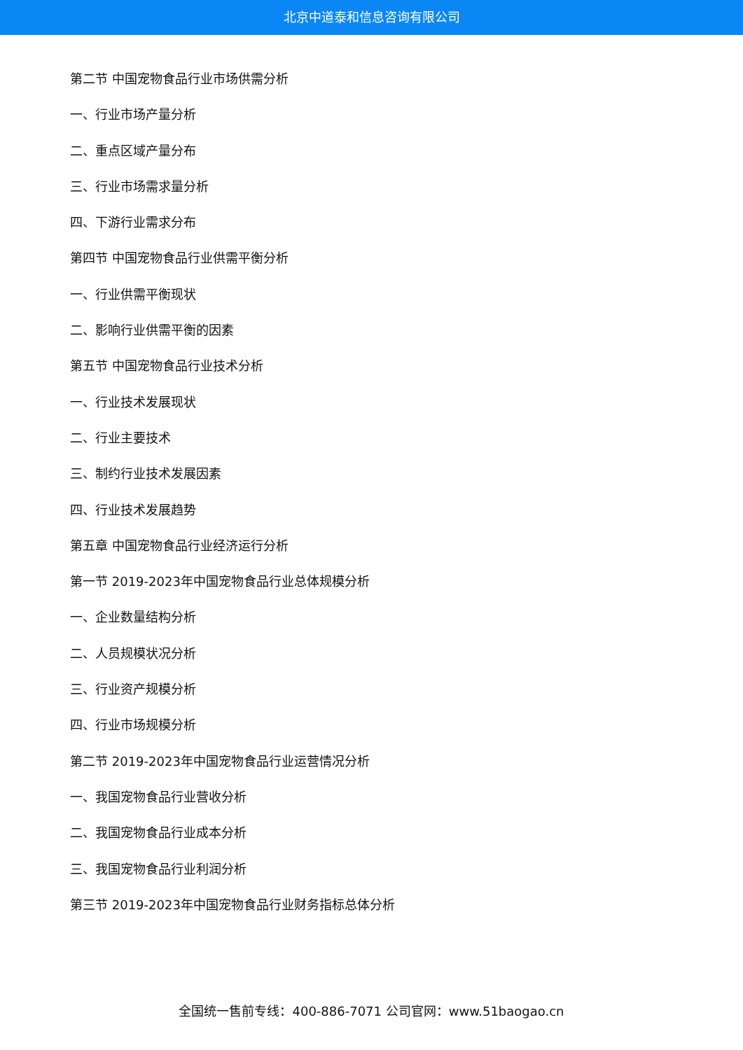北京中道泰和信息咨询有限公司
第二节 中国宠物食品行业市场供需分析
一、行业市场产量分析
二、重点区域产量分布
三、行业市场需求量分析
四、下游行业需求分布
第四节 中国宠物食品行业供需平衡分析
一、行业供需平衡现状
二、影响行业供需平衡的因素
第五节 中国宠物食品行业技术分析
一、行业技术发展现状
二、行业主要技术
三、制约行业技术发展因素
四、行业技术发展趋势
第五章 中国宠物食品行业经济运行分析
第一节 2019-2023年中国宠物食品行业总体规模分析
一、企业数量结构分析
二、人员规模状况分析
三、行业资产规模分析
四、行业市场规模分析
第二节 2019-2023年中国宠物食品行业运营情况分析
一、我国宠物食品行业营收分析
二、我国宠物食品行业成本分析
三、我国宠物食品行业利润分析
第三节 2019-2023年中国宠物食品行业财务指标总体分析
全国统一售前专线：400-886-7071 公司官网：www.51baogao.cn